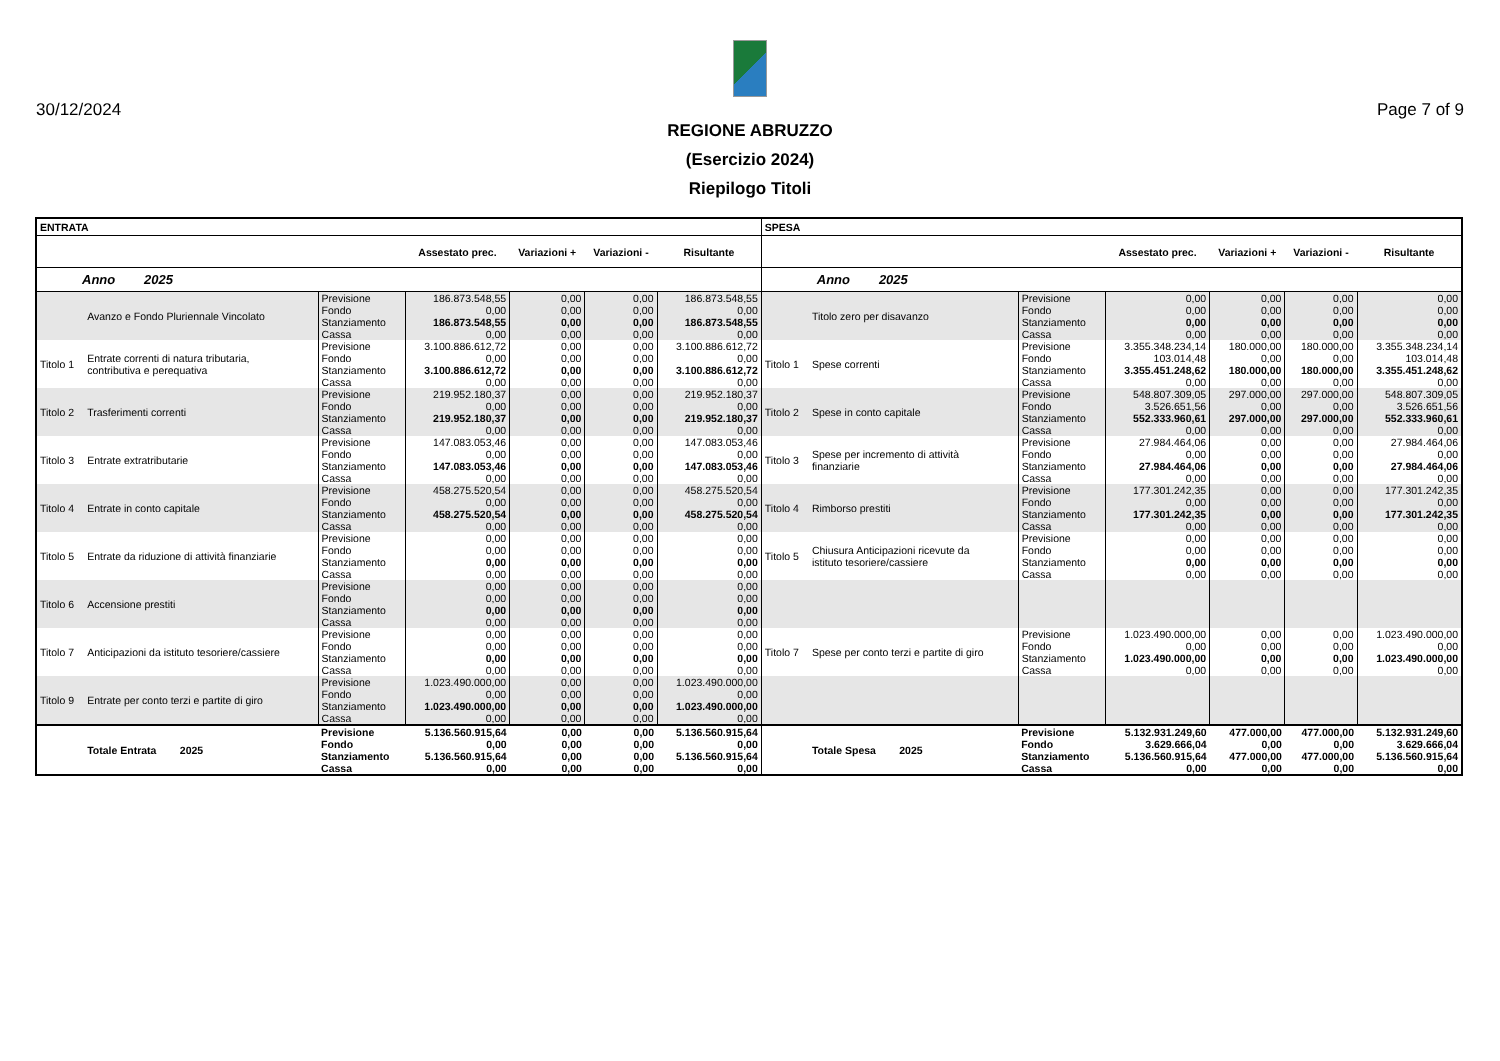30/12/2024 Page 7 of 9
REGIONE ABRUZZO
(Esercizio 2024)
Riepilogo Titoli
| ENTRATA | | | | | | | SPESA | | | | | | |
| --- | --- | --- | --- | --- | --- | --- | --- | --- | --- | --- | --- | --- | --- |
| | | | Assestato prec. | Variazioni + | Variazioni - | Risultante | | | | Assestato prec. | Variazioni + | Variazioni - | Risultante |
| Anno 2025 | | | | | | | Anno 2025 | | | | | | |
| | Avanzo e Fondo Pluriennale Vincolato | Previsione Fondo Stanziamento Cassa | 186.873.548,55 0,00 186.873.548,55 0,00 | 0,00 0,00 0,00 0,00 | 0,00 0,00 0,00 0,00 | 186.873.548,55 0,00 186.873.548,55 0,00 | | Titolo zero per disavanzo | Previsione Fondo Stanziamento Cassa | 0,00 0,00 0,00 0,00 | 0,00 0,00 0,00 0,00 | 0,00 0,00 0,00 0,00 | 0,00 0,00 0,00 0,00 |
| Titolo 1 | Entrate correnti di natura tributaria, contributiva e perequativa | Previsione Fondo Stanziamento Cassa | 3.100.886.612,72 0,00 3.100.886.612,72 0,00 | 0,00 0,00 0,00 0,00 | 0,00 0,00 0,00 0,00 | 3.100.886.612,72 0,00 3.100.886.612,72 0,00 | Titolo 1 | Spese correnti | Previsione Fondo Stanziamento Cassa | 3.355.348.234,14 103.014,48 3.355.451.248,62 0,00 | 180.000,00 0,00 180.000,00 0,00 | 180.000,00 0,00 180.000,00 0,00 | 3.355.348.234,14 103.014,48 3.355.451.248,62 0,00 |
| Titolo 2 | Trasferimenti correnti | Previsione Fondo Stanziamento Cassa | 219.952.180,37 0,00 219.952.180,37 0,00 | 0,00 0,00 0,00 0,00 | 0,00 0,00 0,00 0,00 | 219.952.180,37 0,00 219.952.180,37 0,00 | Titolo 2 | Spese in conto capitale | Previsione Fondo Stanziamento Cassa | 548.807.309,05 3.526.651,56 552.333.960,61 0,00 | 297.000,00 0,00 297.000,00 0,00 | 297.000,00 0,00 297.000,00 0,00 | 548.807.309,05 3.526.651,56 552.333.960,61 0,00 |
| Titolo 3 | Entrate extratributarie | Previsione Fondo Stanziamento Cassa | 147.083.053,46 0,00 147.083.053,46 0,00 | 0,00 0,00 0,00 0,00 | 0,00 0,00 0,00 0,00 | 147.083.053,46 0,00 147.083.053,46 0,00 | Titolo 3 | Spese per incremento di attività finanziarie | Previsione Fondo Stanziamento Cassa | 27.984.464,06 0,00 27.984.464,06 0,00 | 0,00 0,00 0,00 0,00 | 0,00 0,00 0,00 0,00 | 27.984.464,06 0,00 27.984.464,06 0,00 |
| Titolo 4 | Entrate in conto capitale | Previsione Fondo Stanziamento Cassa | 458.275.520,54 0,00 458.275.520,54 0,00 | 0,00 0,00 0,00 0,00 | 0,00 0,00 0,00 0,00 | 458.275.520,54 0,00 458.275.520,54 0,00 | Titolo 4 | Rimborso prestiti | Previsione Fondo Stanziamento Cassa | 177.301.242,35 0,00 177.301.242,35 0,00 | 0,00 0,00 0,00 0,00 | 0,00 0,00 0,00 0,00 | 177.301.242,35 0,00 177.301.242,35 0,00 |
| Titolo 5 | Entrate da riduzione di attività finanziarie | Previsione Fondo Stanziamento Cassa | 0,00 0,00 0,00 0,00 | 0,00 0,00 0,00 0,00 | 0,00 0,00 0,00 0,00 | 0,00 0,00 0,00 0,00 | Titolo 5 | Chiusura Anticipazioni ricevute da istituto tesoriere/cassiere | Previsione Fondo Stanziamento Cassa | 0,00 0,00 0,00 0,00 | 0,00 0,00 0,00 0,00 | 0,00 0,00 0,00 0,00 | 0,00 0,00 0,00 0,00 |
| Titolo 6 | Accensione prestiti | Previsione Fondo Stanziamento Cassa | 0,00 0,00 0,00 0,00 | 0,00 0,00 0,00 0,00 | 0,00 0,00 0,00 0,00 | 0,00 0,00 0,00 0,00 | | | | | | | |
| Titolo 7 | Anticipazioni da istituto tesoriere/cassiere | Previsione Fondo Stanziamento Cassa | 0,00 0,00 0,00 0,00 | 0,00 0,00 0,00 0,00 | 0,00 0,00 0,00 0,00 | 0,00 0,00 0,00 0,00 | Titolo 7 | Spese per conto terzi e partite di giro | Previsione Fondo Stanziamento Cassa | 1.023.490.000,00 0,00 1.023.490.000,00 0,00 | 0,00 0,00 0,00 0,00 | 0,00 0,00 0,00 0,00 | 1.023.490.000,00 0,00 1.023.490.000,00 0,00 |
| Titolo 9 | Entrate per conto terzi e partite di giro | Previsione Fondo Stanziamento Cassa | 1.023.490.000,00 0,00 1.023.490.000,00 0,00 | 0,00 0,00 0,00 0,00 | 0,00 0,00 0,00 0,00 | 1.023.490.000,00 0,00 1.023.490.000,00 0,00 | | | | | | | |
| | Totale Entrata 2025 | Previsione Fondo Stanziamento Cassa | 5.136.560.915,64 0,00 5.136.560.915,64 0,00 | 0,00 0,00 0,00 0,00 | 0,00 0,00 0,00 0,00 | 5.136.560.915,64 0,00 5.136.560.915,64 0,00 | | Totale Spesa 2025 | Previsione Fondo Stanziamento Cassa | 5.132.931.249,60 3.629.666,04 5.136.560.915,64 0,00 | 477.000,00 0,00 477.000,00 0,00 | 477.000,00 0,00 477.000,00 0,00 | 5.132.931.249,60 3.629.666,04 5.136.560.915,64 0,00 |